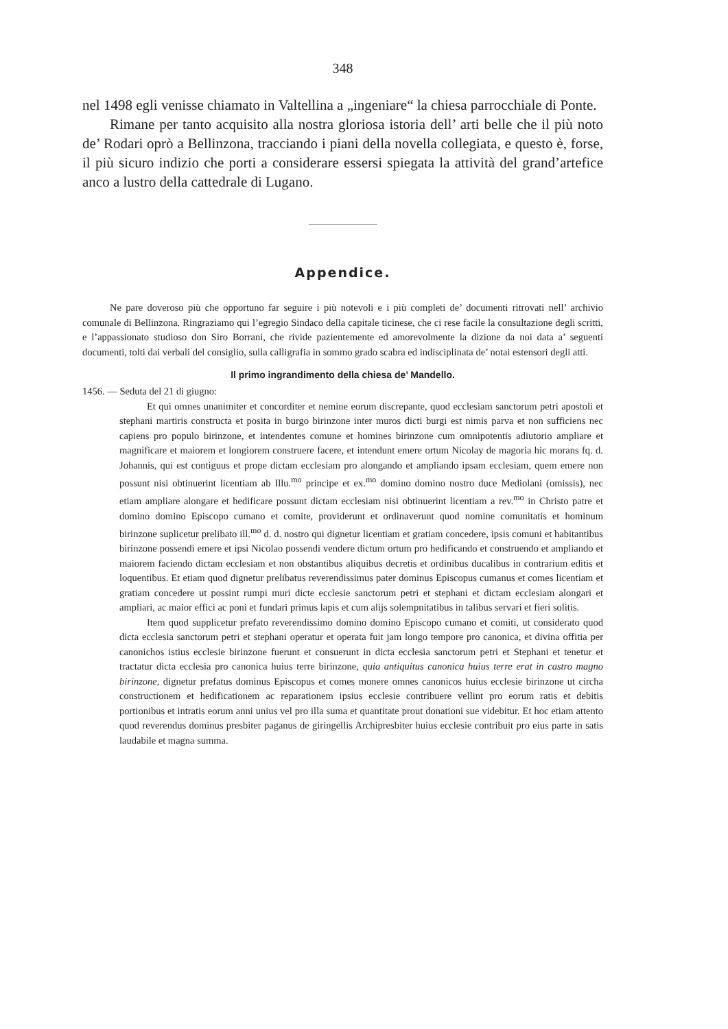348
nel 1498 egli venisse chiamato in Valtellina a „ingeniare“ la chiesa parrocchiale di Ponte.
Rimane per tanto acquisito alla nostra gloriosa istoria dell’ arti belle che il più noto de’ Rodari oprò a Bellinzona, tracciando i piani della novella collegiata, e questo è, forse, il più sicuro indizio che porti a considerare essersi spiegata la attività del grand’artefice anco a lustro della cattedrale di Lugano.
Appendice.
Ne pare doveroso più che opportuno far seguire i più notevoli e i più completi de’ documenti ritrovati nell’ archivio comunale di Bellinzona. Ringraziamo qui l’egregio Sindaco della capitale ticinese, che ci rese facile la consultazione degli scritti, e l’appassionato studioso don Siro Borrani, che rivide pazientemente ed amorevolmente la dizione da noi data a’ seguenti documenti, tolti dai verbali del consiglio, sulla calligrafia in sommo grado scabra ed indisciplinata de’ notai estensori degli atti.
Il primo ingrandimento della chiesa de’ Mandello.
1456. — Seduta del 21 di giugno:
Et qui omnes unanimiter et concorditer et nemine eorum discrepante, quod ecclesiam sanctorum petri apostoli et stephani martiris constructa et posita in burgo birinzone inter muros dicti burgi est nimis parva et non sufficiens nec capiens pro populo birinzone, et intendentes comune et homines birinzone cum omnipotentis adiutorio ampliare et magnificare et maiorem et longiorem construere facere, et intendunt emere ortum Nicolay de magoria hic morans fq. d. Johannis, qui est contiguus et prope dictam ecclesiam pro alongando et ampliando ipsam ecclesiam, quem emere non possunt nisi obtinuerint licentiam ab Illu.<sup>mo</sup> principe et ex.<sup>mo</sup> domino domino nostro duce Mediolani (omissis), nec etiam ampliare alongare et hedificare possunt dictam ecclesiam nisi obtinuerint licentiam a rev.<sup>mo</sup> in Christo patre et domino domino Episcopo cumano et comite, providerunt et ordinaverunt quod nomine comunitatis et hominum birinzone suplicetur prelibato ill.<sup>mo</sup> d. d. nostro qui dignetur licentiam et gratiam concedere, ipsis comuni et habitantibus birinzone possendi emere et ipsi Nicolao possendi vendere dictum ortum pro hedificando et construendo et ampliando et maiorem faciendo dictam ecclesiam et non obstantibus aliquibus decretis et ordinibus ducalibus in contrarium editis et loquentibus. Et etiam quod dignetur prelibatus reverendissimus pater dominus Episcopus cumanus et comes licentiam et gratiam concedere ut possint rumpi muri dicte ecclesie sanctorum petri et stephani et dictam ecclesiam alongari et ampliari, ac maior effici ac poni et fundari primus lapis et cum alijs solempnitatibus in talibus servari et fieri solitis.
Item quod supplicetur prefato reverendissimo domino domino Episcopo cumano et comiti, ut considerato quod dicta ecclesia sanctorum petri et stephani operatur et operata fuit jam longo tempore pro canonica, et divina offitia per canonichos istius ecclesie birinzone fuerunt et consuerunt in dicta ecclesia sanctorum petri et Stephani et tenetur et tractatur dicta ecclesia pro canonica huius terre birinzone, quia antiquitus canonica huius terre erat in castro magno birinzone, dignetur prefatus dominus Episcopus et comes monere omnes canonicos huius ecclesie birinzone ut circha constructionem et hedificationem ac reparationem ipsius ecclesie contribuere vellint pro eorum ratis et debitis portionibus et intratis eorum anni unius vel pro illa suma et quantitate prout donationi sue videbitur. Et hoc etiam attento quod reverendus dominus presbiter paganus de giringellis Archipresbiter huius ecclesie contribuit pro eius parte in satis laudabile et magna summa.